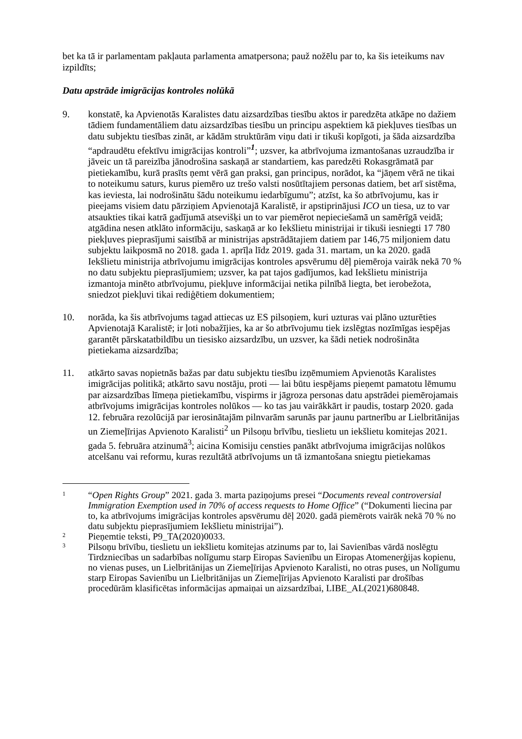bet ka tā ir parlamentam pakļauta parlamenta amatpersona; pauž nožēlu par to, ka šis ieteikums nav izpildīts;
Datu apstrāde imigrācijas kontroles nolūkā
9. konstatē, ka Apvienotās Karalistes datu aizsardzības tiesību aktos ir paredzēta atkāpe no dažiem tādiem fundamentāliem datu aizsardzības tiesību un principu aspektiem kā piekļuves tiesības un datu subjektu tiesības zināt, ar kādām struktūrām viņu dati ir tikuši kopīgoti, ja šāda aizsardzība “apdraudētu efektīvu imigrācijas kontroli”<sup>1</sup>; uzsver, ka atbrīvojuma izmantošanas uzraudzība ir jāveic un tā pareizība jānodrošina saskaņā ar standartiem, kas paredzēti Rokasgrāmatā par pietiekamību, kurā prasīts ņemt vērā gan praksi, gan principus, norādot, ka “jāņem vērā ne tikai to noteikumu saturs, kurus piemēro uz trešo valsti nosūtītajiem personas datiem, bet arī sistēma, kas ieviesta, lai nodrošinātu šādu noteikumu iedarbīgumu”; atzīst, ka šo atbrīvojumu, kas ir pieejams visiem datu pārziņiem Apvienotajā Karalistē, ir apstiprinājusi ICO un tiesa, uz to var atsaukties tikai katrā gadījumā atsevišķi un to var piemērot nepieciešamā un samērīgā veidā; atgādina nesen atklāto informāciju, saskaņā ar ko Iekšlietu ministrijai ir tikuši iesniegti 17 780 piekļuves pieprasījumi saistībā ar ministrijas apstrādātajiem datiem par 146,75 miljoniem datu subjektu laikposmā no 2018. gada 1. aprīļa līdz 2019. gada 31. martam, un ka 2020. gadā Iekšlietu ministrija atbrīvojumu imigrācijas kontroles apsvērumu dēļ piemēroja vairāk nekā 70 % no datu subjektu pieprasījumiem; uzsver, ka pat tajos gadījumos, kad Iekšlietu ministrija izmantoja minēto atbrīvojumu, piekļuve informācijai netika pilnībā liegta, bet ierobežota, sniedzot piekļuvi tikai rediģētiem dokumentiem;
10. norāda, ka šis atbrīvojums tagad attiecas uz ES pilsoņiem, kuri uzturas vai plāno uzturēties Apvienotajā Karalistē; ir ļoti nobažījies, ka ar šo atbrīvojumu tiek izslēgtas nozīmīgas iespējas garantēt pārskatatbildību un tiesisko aizsardzību, un uzsver, ka šādi netiek nodrošināta pietiekama aizsardzība;
11. atkārto savas nopietnās bažas par datu subjektu tiesību izņēmumiem Apvienotās Karalistes imigrācijas politikā; atkārto savu nostāju, proti — lai būtu iespējams pieņemt pamatotu lēmumu par aizsardzības līmeņa pietiekamību, vispirms ir jāgroza personas datu apstrādei piemērojamais atbrīvojums imigrācijas kontroles nolūkos — ko tas jau vairākkārt ir paudis, tostarp 2020. gada 12. februāra rezolūcijā par ierosinātajām pilnvarām sarunās par jaunu partnerību ar Lielbritānijas un Ziemeļīrijas Apvienoto Karalisti<sup>2</sup> un Pilsoņu brīvību, tieslietu un iekšlietu komitejas 2021. gada 5. februāra atzinumā<sup>3</sup>; aicina Komisiju censties panākt atbrīvojuma imigrācijas nolūkos atcelšanu vai reformu, kuras rezultātā atbrīvojums un tā izmantošana sniegtu pietiekamas
1
“Open Rights Group” 2021. gada 3. marta paziņojums presei “Documents reveal controversial Immigration Exemption used in 70% of access requests to Home Office” (“Dokumenti liecina par to, ka atbrīvojums imigrācijas kontroles apsvērumu dēļ 2020. gadā piemērots vairāk nekā 70 % no datu subjektu pieprasījumiem Iekšlietu ministrijai”).
2
Pieņemtie teksti, P9_TA(2020)0033.
3
Pilsoņu brīvību, tieslietu un iekšlietu komitejas atzinums par to, lai Savienības vārdā noslēgtu Tirdzniecības un sadarbības nolīgumu starp Eiropas Savienību un Eiropas Atomenerģijas kopienu, no vienas puses, un Lielbritānijas un Ziemeļīrijas Apvienoto Karalisti, no otras puses, un Nolīgumu starp Eiropas Savienību un Lielbritānijas un Ziemeļīrijas Apvienoto Karalisti par drošības procedūrām klasificētas informācijas apmaiņai un aizsardzībai, LIBE_AL(2021)680848.